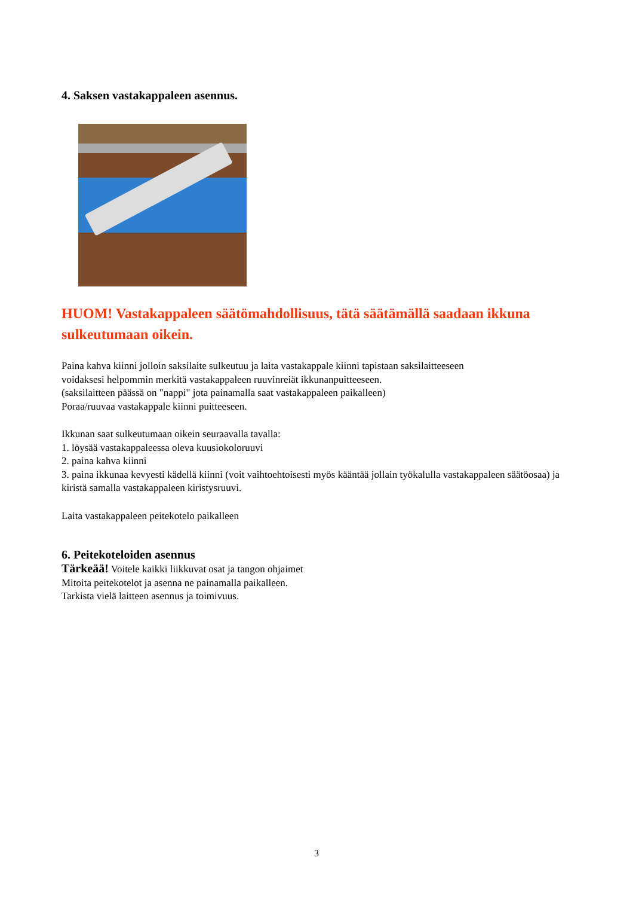4. Saksen vastakappaleen asennus.
HUOM! Vastakappaleen säätömahdollisuus, tätä säätämällä saadaan ikkuna sulkeutumaan oikein.
Paina kahva kiinni jolloin saksilaite sulkeutuu ja laita vastakappale kiinni tapistaan saksilaitteeseen
voidaksesi helpommin merkitä vastakappaleen ruuvinreiät ikkunanpuitteeseen.
(saksilaitteen päässä on "nappi" jota painamalla saat vastakappaleen paikalleen)
Poraa/ruuvaa vastakappale kiinni puitteeseen.
Ikkunan saat sulkeutumaan oikein seuraavalla tavalla:
1. löysää vastakappaleessa oleva kuusiokoloruuvi
2. paina kahva kiinni
3. paina ikkunaa kevyesti kädellä kiinni (voit vaihtoehtoisesti myös kääntää jollain työkalulla vastakappaleen säätöosaa) ja kiristä samalla vastakappaleen kiristysruuvi.
Laita vastakappaleen peitekotelo paikalleen
6. Peitekoteloiden asennus
Tärkeää! Voitele kaikki liikkuvat osat ja tangon ohjaimet
Mitoita peitekotelot ja asenna ne painamalla paikalleen.
Tarkista vielä laitteen asennus ja toimivuus.
3